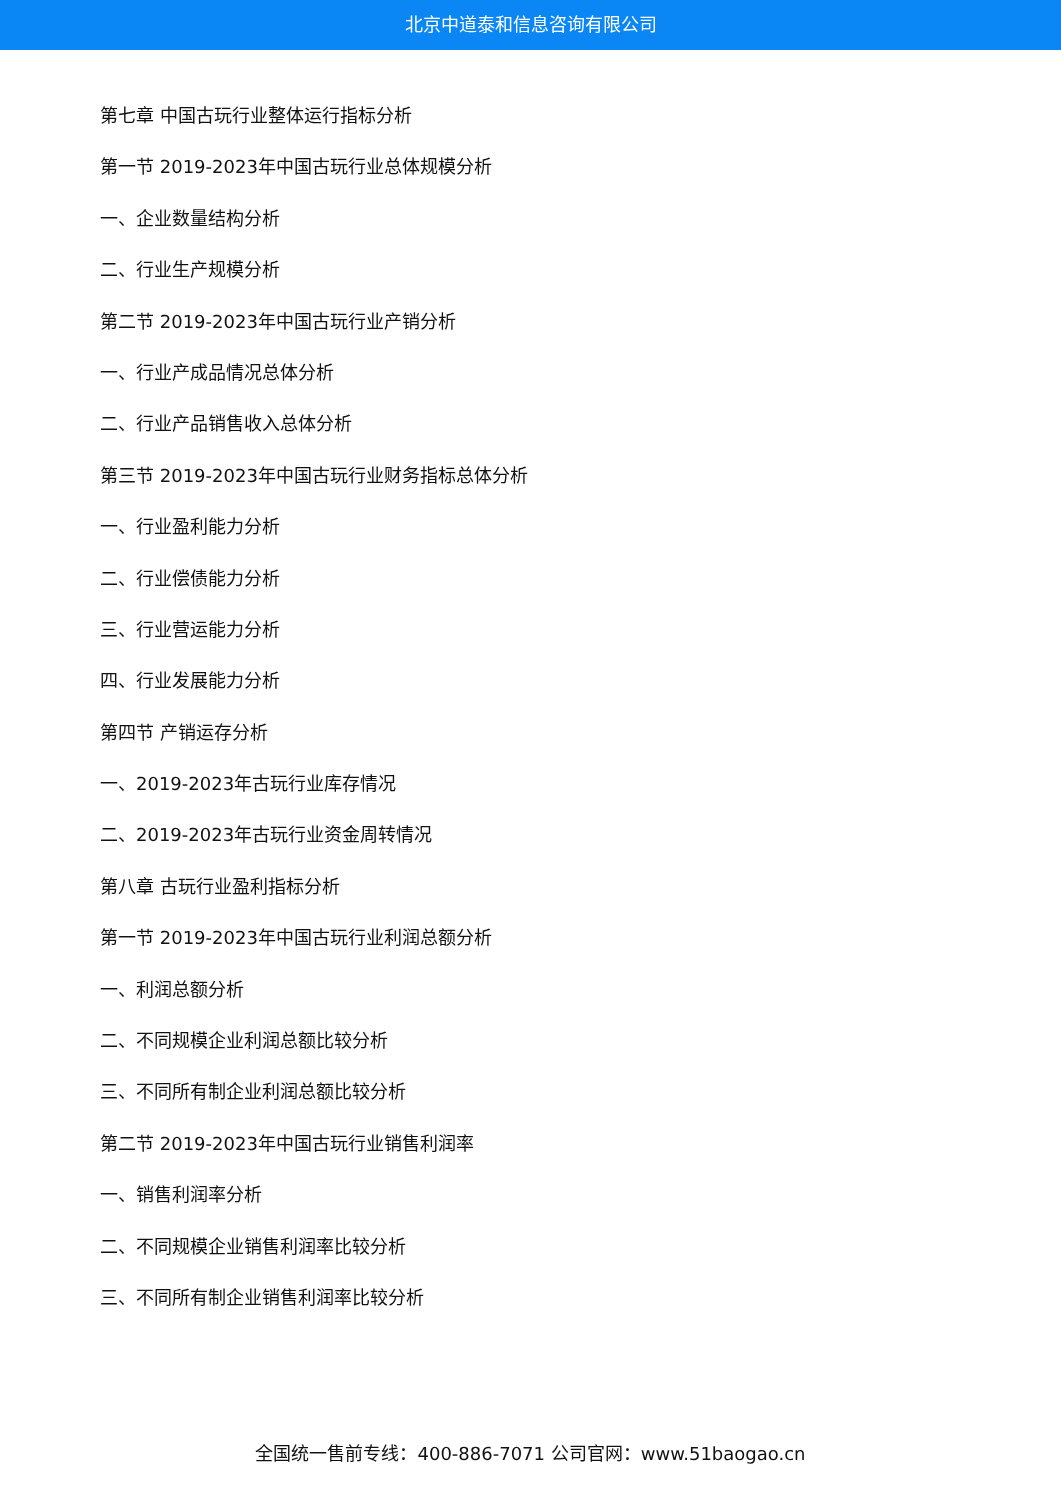北京中道泰和信息咨询有限公司
第七章 中国古玩行业整体运行指标分析
第一节 2019-2023年中国古玩行业总体规模分析
一、企业数量结构分析
二、行业生产规模分析
第二节 2019-2023年中国古玩行业产销分析
一、行业产成品情况总体分析
二、行业产品销售收入总体分析
第三节 2019-2023年中国古玩行业财务指标总体分析
一、行业盈利能力分析
二、行业偿债能力分析
三、行业营运能力分析
四、行业发展能力分析
第四节 产销运存分析
一、2019-2023年古玩行业库存情况
二、2019-2023年古玩行业资金周转情况
第八章 古玩行业盈利指标分析
第一节 2019-2023年中国古玩行业利润总额分析
一、利润总额分析
二、不同规模企业利润总额比较分析
三、不同所有制企业利润总额比较分析
第二节 2019-2023年中国古玩行业销售利润率
一、销售利润率分析
二、不同规模企业销售利润率比较分析
三、不同所有制企业销售利润率比较分析
全国统一售前专线：400-886-7071 公司官网：www.51baogao.cn